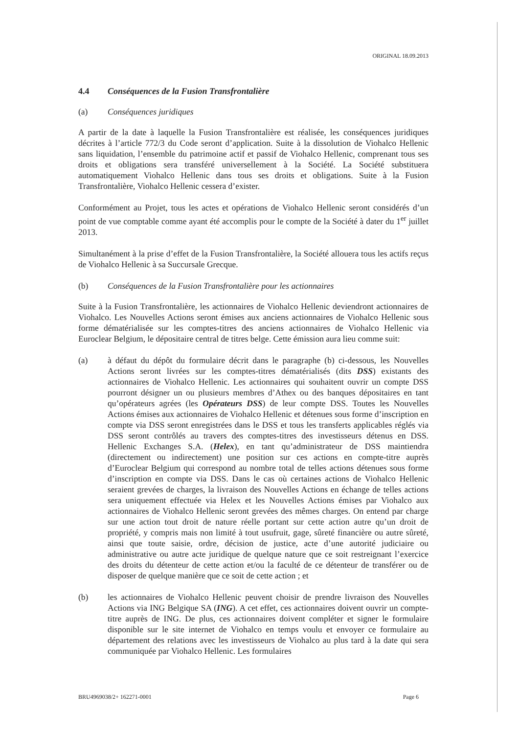ORIGINAL 18.09.2013
4.4 Conséquences de la Fusion Transfrontalière
(a) Conséquences juridiques
A partir de la date à laquelle la Fusion Transfrontalière est réalisée, les conséquences juridiques décrites à l’article 772/3 du Code seront d’application. Suite à la dissolution de Viohalco Hellenic sans liquidation, l’ensemble du patrimoine actif et passif de Viohalco Hellenic, comprenant tous ses droits et obligations sera transféré universellement à la Société. La Société substituera automatiquement Viohalco Hellenic dans tous ses droits et obligations. Suite à la Fusion Transfrontalière, Viohalco Hellenic cessera d’exister.
Conformément au Projet, tous les actes et opérations de Viohalco Hellenic seront considérés d’un point de vue comptable comme ayant été accomplis pour le compte de la Société à dater du 1<sup>er</sup> juillet 2013.
Simultanément à la prise d’effet de la Fusion Transfrontalière, la Société allouera tous les actifs reçus de Viohalco Hellenic à sa Succursale Grecque.
(b) Conséquences de la Fusion Transfrontalière pour les actionnaires
Suite à la Fusion Transfrontalière, les actionnaires de Viohalco Hellenic deviendront actionnaires de Viohalco. Les Nouvelles Actions seront émises aux anciens actionnaires de Viohalco Hellenic sous forme dématérialisée sur les comptes-titres des anciens actionnaires de Viohalco Hellenic via Euroclear Belgium, le dépositaire central de titres belge. Cette émission aura lieu comme suit:
(a) à défaut du dépôt du formulaire décrit dans le paragraphe (b) ci-dessous, les Nouvelles Actions seront livrées sur les comptes-titres dématérialisés (dits DSS) existants des actionnaires de Viohalco Hellenic. Les actionnaires qui souhaitent ouvrir un compte DSS pourront désigner un ou plusieurs membres d’Athex ou des banques dépositaires en tant qu’opérateurs agrées (les Opérateurs DSS) de leur compte DSS. Toutes les Nouvelles Actions émises aux actionnaires de Viohalco Hellenic et détenues sous forme d’inscription en compte via DSS seront enregistrées dans le DSS et tous les transferts applicables réglés via DSS seront contrôlés au travers des comptes-titres des investisseurs détenus en DSS. Hellenic Exchanges S.A. (Helex), en tant qu’administrateur de DSS maintiendra (directement ou indirectement) une position sur ces actions en compte-titre auprès d’Euroclear Belgium qui correspond au nombre total de telles actions détenues sous forme d’inscription en compte via DSS. Dans le cas où certaines actions de Viohalco Hellenic seraient grevées de charges, la livraison des Nouvelles Actions en échange de telles actions sera uniquement effectuée via Helex et les Nouvelles Actions émises par Viohalco aux actionnaires de Viohalco Hellenic seront grevées des mêmes charges. On entend par charge sur une action tout droit de nature réelle portant sur cette action autre qu’un droit de propriété, y compris mais non limité à tout usufruit, gage, sûreté financière ou autre sûreté, ainsi que toute saisie, ordre, décision de justice, acte d’une autorité judiciaire ou administrative ou autre acte juridique de quelque nature que ce soit restreignant l’exercice des droits du détenteur de cette action et/ou la faculté de ce détenteur de transférer ou de disposer de quelque manière que ce soit de cette action ; et
(b) les actionnaires de Viohalco Hellenic peuvent choisir de prendre livraison des Nouvelles Actions via ING Belgique SA (ING). A cet effet, ces actionnaires doivent ouvrir un compte-titre auprès de ING. De plus, ces actionnaires doivent compléter et signer le formulaire disponible sur le site internet de Viohalco en temps voulu et envoyer ce formulaire au département des relations avec les investisseurs de Viohalco au plus tard à la date qui sera communiquée par Viohalco Hellenic. Les formulaires
BRU4969038/2+ 162271-0001 Page 6